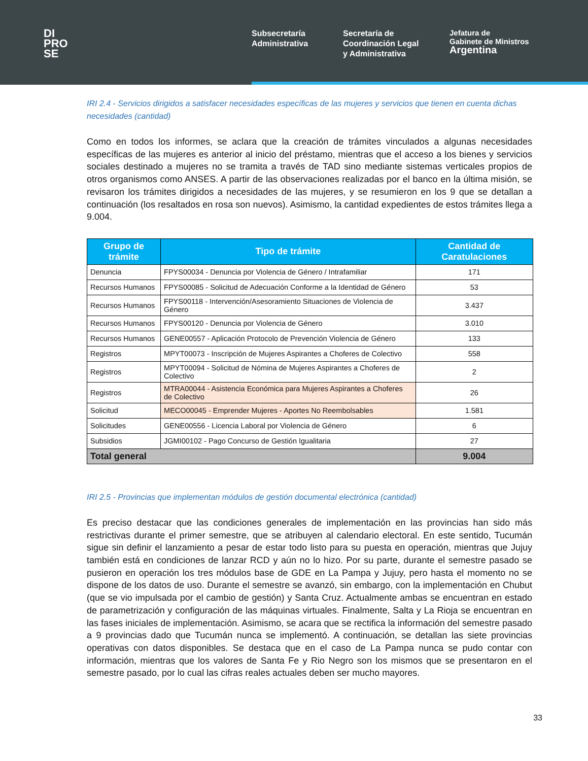DI
PRO
SE
Subsecretaría
Administrativa
Secretaría de
Coordinación Legal
y Administrativa
Jefatura de
Gabinete de Ministros
Argentina
IRI 2.4 - Servicios dirigidos a satisfacer necesidades específicas de las mujeres y servicios que tienen en cuenta dichas necesidades (cantidad)
Como en todos los informes, se aclara que la creación de trámites vinculados a algunas necesidades específicas de las mujeres es anterior al inicio del préstamo, mientras que el acceso a los bienes y servicios sociales destinado a mujeres no se tramita a través de TAD sino mediante sistemas verticales propios de otros organismos como ANSES. A partir de las observaciones realizadas por el banco en la última misión, se revisaron los trámites dirigidos a necesidades de las mujeres, y se resumieron en los 9 que se detallan a continuación (los resaltados en rosa son nuevos). Asimismo, la cantidad expedientes de estos trámites llega a 9.004.
| Grupo de trámite | Tipo de trámite | Cantidad de Caratulaciones |
| --- | --- | --- |
| Denuncia | FPYS00034 - Denuncia por Violencia de Género / Intrafamiliar | 171 |
| Recursos Humanos | FPYS00085 - Solicitud de Adecuación Conforme a la Identidad de Género | 53 |
| Recursos Humanos | FPYS00118 - Intervención/Asesoramiento Situaciones de Violencia de Género | 3.437 |
| Recursos Humanos | FPYS00120 - Denuncia por Violencia de Género | 3.010 |
| Recursos Humanos | GENE00557 - Aplicación Protocolo de Prevención Violencia de Género | 133 |
| Registros | MPYT00073 - Inscripción de Mujeres Aspirantes a Choferes de Colectivo | 558 |
| Registros | MPYT00094 - Solicitud de Nómina de Mujeres Aspirantes a Choferes de Colectivo | 2 |
| Registros | MTRA00044 - Asistencia Económica para Mujeres Aspirantes a Choferes de Colectivo | 26 |
| Solicitud | MECO00045 - Emprender Mujeres - Aportes No Reembolsables | 1.581 |
| Solicitudes | GENE00556 - Licencia Laboral por Violencia de Género | 6 |
| Subsidios | JGMI00102 - Pago Concurso de Gestión Igualitaria | 27 |
| Total general | | 9.004 |
IRI 2.5 - Provincias que implementan módulos de gestión documental electrónica (cantidad)
Es preciso destacar que las condiciones generales de implementación en las provincias han sido más restrictivas durante el primer semestre, que se atribuyen al calendario electoral. En este sentido, Tucumán sigue sin definir el lanzamiento a pesar de estar todo listo para su puesta en operación, mientras que Jujuy también está en condiciones de lanzar RCD y aún no lo hizo. Por su parte, durante el semestre pasado se pusieron en operación los tres módulos base de GDE en La Pampa y Jujuy, pero hasta el momento no se dispone de los datos de uso. Durante el semestre se avanzó, sin embargo, con la implementación en Chubut (que se vio impulsada por el cambio de gestión) y Santa Cruz. Actualmente ambas se encuentran en estado de parametrización y configuración de las máquinas virtuales. Finalmente, Salta y La Rioja se encuentran en las fases iniciales de implementación. Asimismo, se acara que se rectifica la información del semestre pasado a 9 provincias dado que Tucumán nunca se implementó. A continuación, se detallan las siete provincias operativas con datos disponibles. Se destaca que en el caso de La Pampa nunca se pudo contar con información, mientras que los valores de Santa Fe y Rio Negro son los mismos que se presentaron en el semestre pasado, por lo cual las cifras reales actuales deben ser mucho mayores.
33